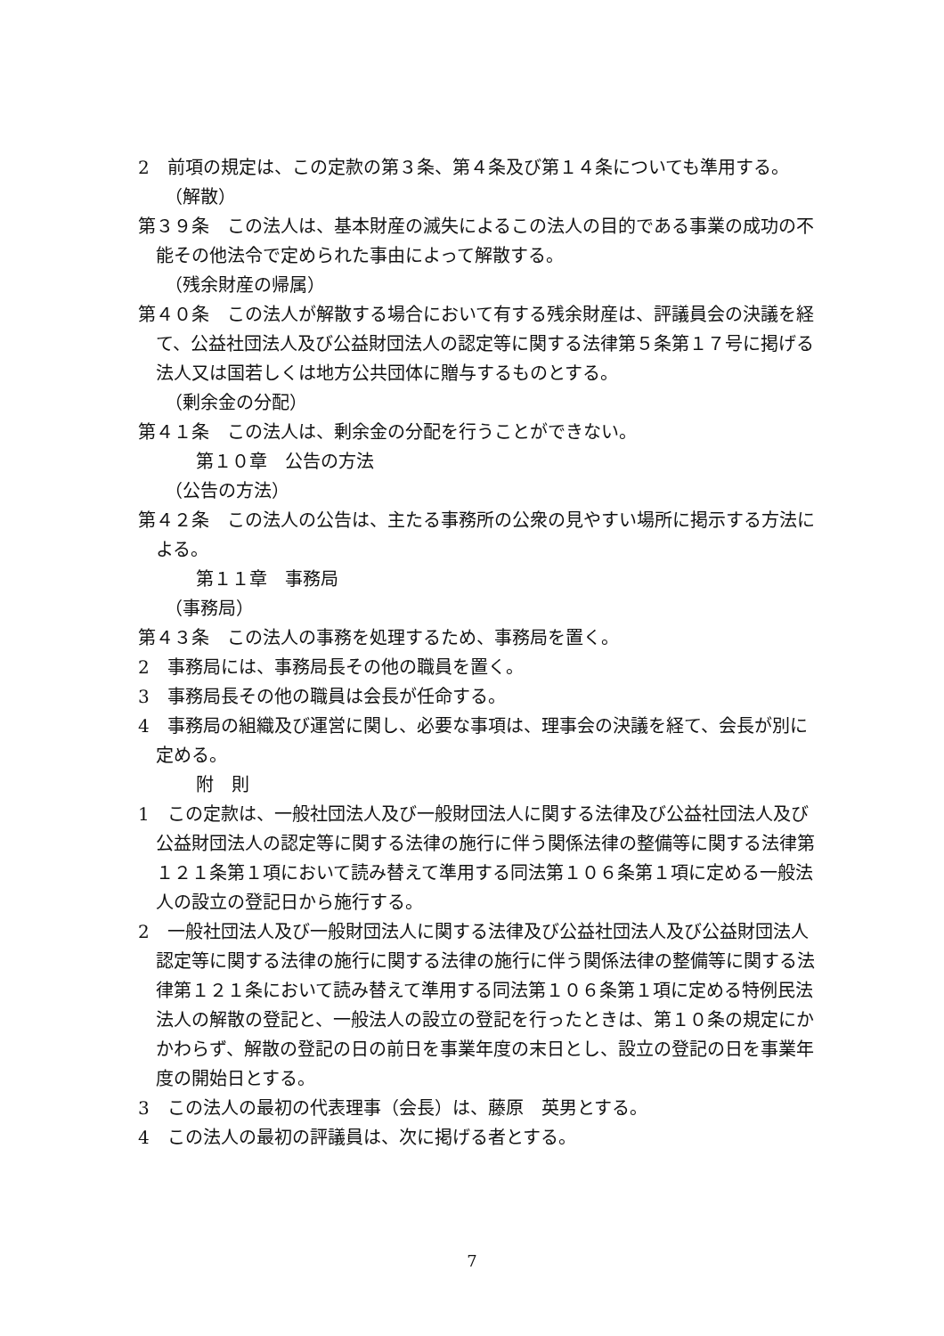2　前項の規定は、この定款の第３条、第４条及び第１４条についても準用する。
（解散）
第３９条　この法人は、基本財産の滅失によるこの法人の目的である事業の成功の不能その他法令で定められた事由によって解散する。
（残余財産の帰属）
第４０条　この法人が解散する場合において有する残余財産は、評議員会の決議を経て、公益社団法人及び公益財団法人の認定等に関する法律第５条第１７号に掲げる法人又は国若しくは地方公共団体に贈与するものとする。
（剰余金の分配）
第４１条　この法人は、剰余金の分配を行うことができない。
第１０章　公告の方法
（公告の方法）
第４２条　この法人の公告は、主たる事務所の公衆の見やすい場所に掲示する方法による。
第１１章　事務局
（事務局）
第４３条　この法人の事務を処理するため、事務局を置く。
2　事務局には、事務局長その他の職員を置く。
3　事務局長その他の職員は会長が任命する。
4　事務局の組織及び運営に関し、必要な事項は、理事会の決議を経て、会長が別に定める。
附　則
1　この定款は、一般社団法人及び一般財団法人に関する法律及び公益社団法人及び公益財団法人の認定等に関する法律の施行に伴う関係法律の整備等に関する法律第１２１条第１項において読み替えて準用する同法第１０６条第１項に定める一般法人の設立の登記日から施行する。
2　一般社団法人及び一般財団法人に関する法律及び公益社団法人及び公益財団法人認定等に関する法律の施行に関する法律の施行に伴う関係法律の整備等に関する法律第１２１条において読み替えて準用する同法第１０６条第１項に定める特例民法法人の解散の登記と、一般法人の設立の登記を行ったときは、第１０条の規定にかかわらず、解散の登記の日の前日を事業年度の末日とし、設立の登記の日を事業年度の開始日とする。
3　この法人の最初の代表理事（会長）は、藤原　英男とする。
4　この法人の最初の評議員は、次に掲げる者とする。
7